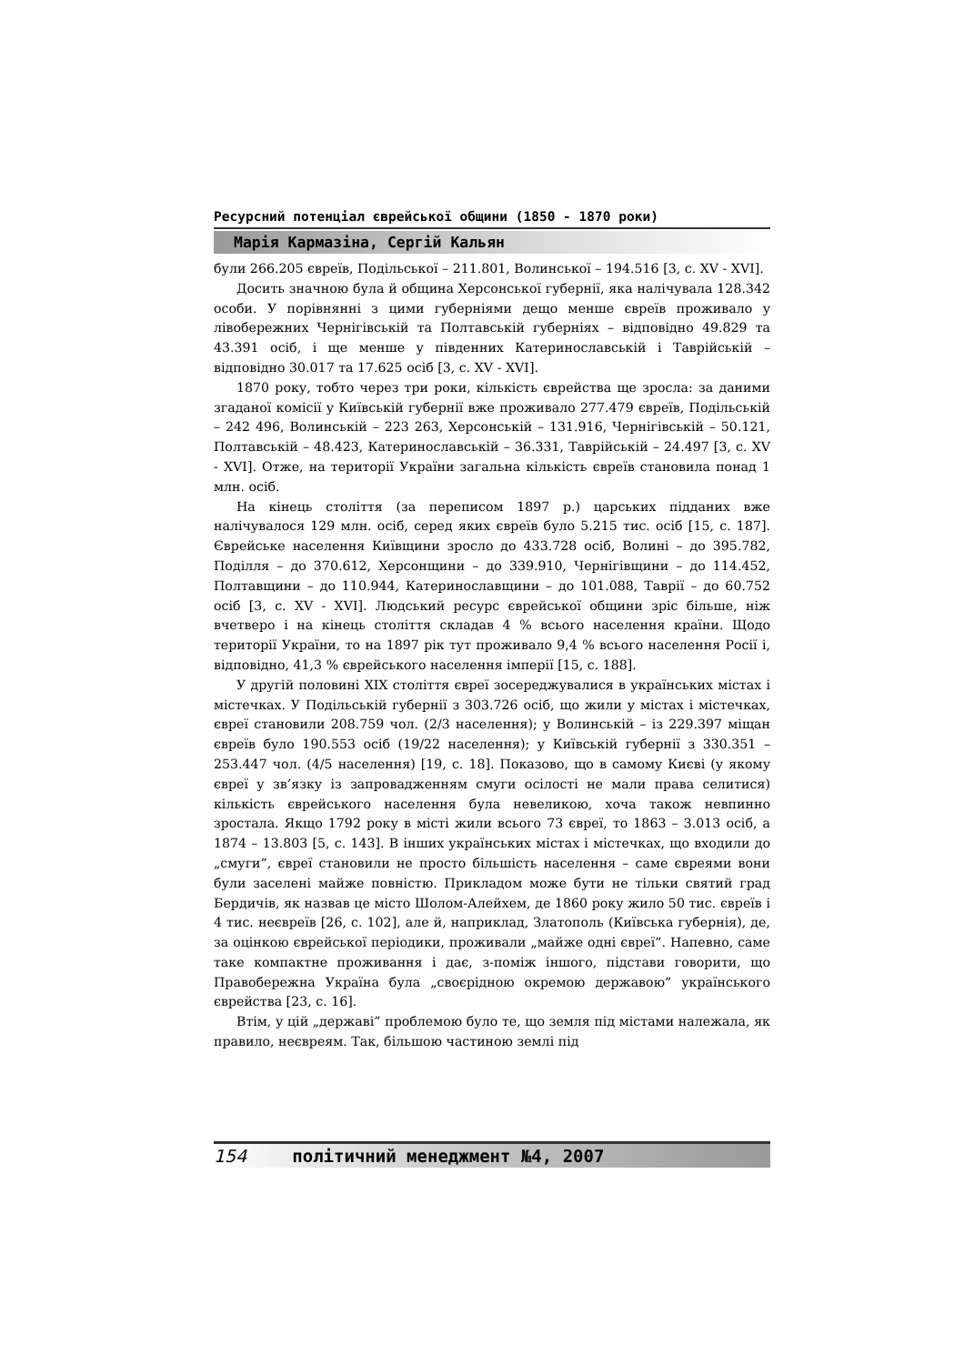Ресурсний потенціал єврейської общини (1850 - 1870 роки)
Марія Кармазіна, Сергій Кальян
були 266.205 євреїв, Подільської – 211.801, Волинської – 194.516 [3, с. XV - XVI].
Досить значною була й община Херсонської губернії, яка налічувала 128.342 особи. У порівнянні з цими губерніями дещо менше євреїв проживало у лівобережних Чернігівській та Полтавській губерніях – відповідно 49.829 та 43.391 осіб, і ще менше у південних Катеринославській і Таврійській – відповідно 30.017 та 17.625 осіб [3, с. XV - XVI].
1870 року, тобто через три роки, кількість єврейства ще зросла: за даними згаданої комісії у Київській губернії вже проживало 277.479 євреїв, Подільській – 242 496, Волинській – 223 263, Херсонській – 131.916, Чернігівській – 50.121, Полтавській – 48.423, Катеринославській – 36.331, Таврійській – 24.497 [3, с. XV - XVI]. Отже, на території України загальна кількість євреїв становила понад 1 млн. осіб.
На кінець століття (за переписом 1897 р.) царських підданих вже налічувалося 129 млн. осіб, серед яких євреїв було 5.215 тис. осіб [15, с. 187]. Єврейське населення Київщини зросло до 433.728 осіб, Волині – до 395.782, Поділля – до 370.612, Херсонщини – до 339.910, Чернігівщини – до 114.452, Полтавщини – до 110.944, Катеринославщини – до 101.088, Таврії – до 60.752 осіб [3, с. XV - XVI]. Людський ресурс єврейської общини зріс більше, ніж вчетверо і на кінець століття складав 4 % всього населення країни. Щодо території України, то на 1897 рік тут проживало 9,4 % всього населення Росії і, відповідно, 41,3 % єврейського населення імперії [15, с. 188].
У другій половині XIX століття євреї зосереджувалися в українських містах і містечках. У Подільській губернії з 303.726 осіб, що жили у містах і містечках, євреї становили 208.759 чол. (2/3 населення); у Волинській – із 229.397 міщан євреїв було 190.553 осіб (19/22 населення); у Київській губернії з 330.351 – 253.447 чол. (4/5 населення) [19, с. 18]. Показово, що в самому Києві (у якому євреї у зв’язку із запровадженням смуги осілості не мали права селитися) кількість єврейського населення була невеликою, хоча також невпинно зростала. Якщо 1792 року в місті жили всього 73 євреї, то 1863 – 3.013 осіб, а 1874 – 13.803 [5, с. 143]. В інших українських містах і містечках, що входили до „смуги”, євреї становили не просто більшість населення – саме євреями вони були заселені майже повністю. Прикладом може бути не тільки святий град Бердичів, як назвав це місто Шолом-Алейхем, де 1860 року жило 50 тис. євреїв і 4 тис. неєвреїв [26, с. 102], але й, наприклад, Златополь (Київська губернія), де, за оцінкою єврейської періодики, проживали „майже одні євреї”. Напевно, саме таке компактне проживання і дає, з-поміж іншого, підстави говорити, що Правобережна Україна була „своєрідною окремою державою” українського єврейства [23, с. 16].
Втім, у цій „державі” проблемою було те, що земля під містами належала, як правило, неєвреям. Так, більшою частиною землі під
154 політичний менеджмент №4, 2007